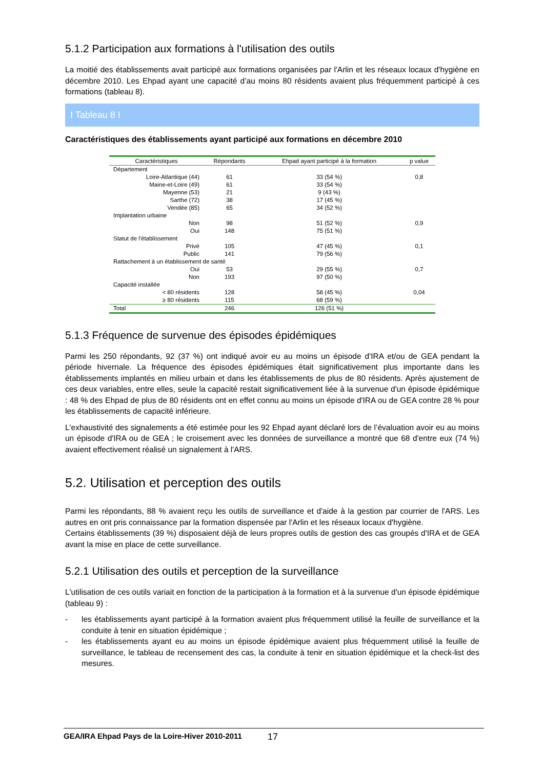5.1.2 Participation aux formations à l'utilisation des outils
La moitié des établissements avait participé aux formations organisées par l'Arlin et les réseaux locaux d'hygiène en décembre 2010. Les Ehpad ayant une capacité d’au moins 80 résidents avaient plus fréquemment participé à ces formations (tableau 8).
I Tableau 8 I
Caractéristiques des établissements ayant participé aux formations en décembre 2010
| Caractéristiques | Répondants | Ehpad ayant participé à la formation | p value |
| --- | --- | --- | --- |
| Département | | | |
| Loire-Atlantique (44) | 61 | 33 (54 %) | 0,8 |
| Maine-et-Loire (49) | 61 | 33 (54 %) | |
| Mayenne (53) | 21 | 9 (43 %) | |
| Sarthe (72) | 38 | 17 (45 %) | |
| Vendée (85) | 65 | 34 (52 %) | |
| Implantation urbaine | | | |
| Non | 98 | 51 (52 %) | 0,9 |
| Oui | 148 | 75 (51 %) | |
| Statut de l'établissement | | | |
| Privé | 105 | 47 (45 %) | 0,1 |
| Public | 141 | 79 (56 %) | |
| Rattachement à un établissement de santé | | | |
| Oui | 53 | 29 (55 %) | 0,7 |
| Non | 193 | 97 (50 %) | |
| Capacité installée | | | |
| < 80 résidents | 128 | 58 (45 %) | 0,04 |
| ≥ 80 résidents | 115 | 68 (59 %) | |
| Total | 246 | 126 (51 %) | |
5.1.3 Fréquence de survenue des épisodes épidémiques
Parmi les 250 répondants, 92 (37 %) ont indiqué avoir eu au moins un épisode d'IRA et/ou de GEA pendant la période hivernale. La fréquence des épisodes épidémiques était significativement plus importante dans les établissements implantés en milieu urbain et dans les établissements de plus de 80 résidents. Après ajustement de ces deux variables, entre elles, seule la capacité restait significativement liée à la survenue d'un épisode épidémique : 48 % des Ehpad de plus de 80 résidents ont en effet connu au moins un épisode d'IRA ou de GEA contre 28 % pour les établissements de capacité inférieure.
L'exhaustivité des signalements a été estimée pour les 92 Ehpad ayant déclaré lors de l’évaluation avoir eu au moins un épisode d'IRA ou de GEA ; le croisement avec les données de surveillance a montré que 68 d'entre eux (74 %) avaient effectivement réalisé un signalement à l'ARS.
5.2. Utilisation et perception des outils
Parmi les répondants, 88 % avaient reçu les outils de surveillance et d'aide à la gestion par courrier de l'ARS. Les autres en ont pris connaissance par la formation dispensée par l'Arlin et les réseaux locaux d'hygiène.
Certains établissements (39 %) disposaient déjà de leurs propres outils de gestion des cas groupés d'IRA et de GEA avant la mise en place de cette surveillance.
5.2.1 Utilisation des outils et perception de la surveillance
L'utilisation de ces outils variait en fonction de la participation à la formation et à la survenue d'un épisode épidémique (tableau 9) :
- les établissements ayant participé à la formation avaient plus fréquemment utilisé la feuille de surveillance et la conduite à tenir en situation épidémique ;
- les établissements ayant eu au moins un épisode épidémique avaient plus fréquemment utilisé la feuille de surveillance, le tableau de recensement des cas, la conduite à tenir en situation épidémique et la check-list des mesures.
GEA/IRA Ehpad Pays de la Loire-Hiver 2010-2011 17